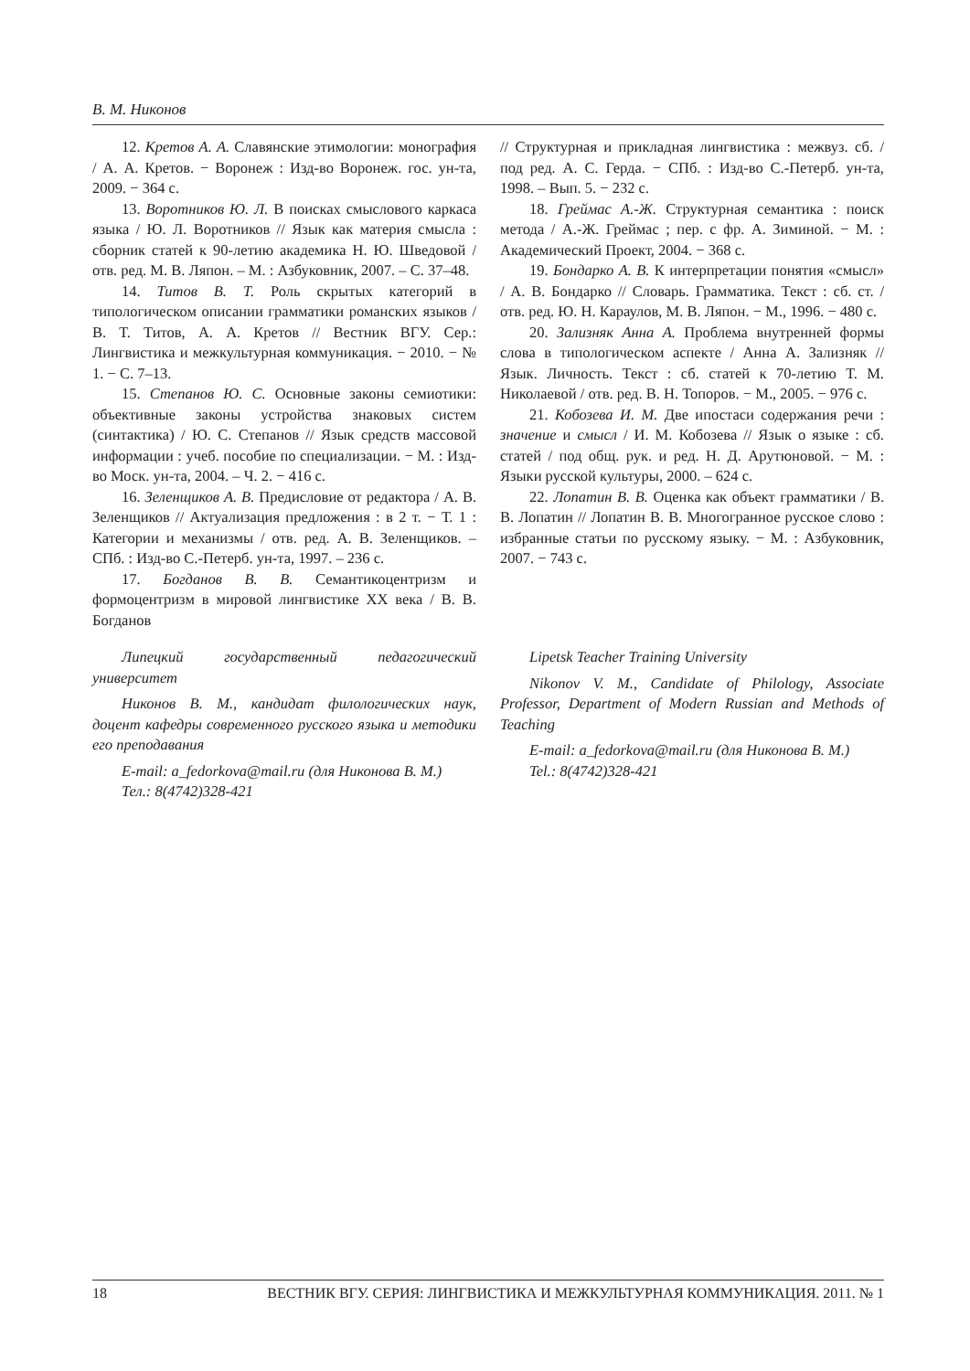В. М. Никонов
12. Кретов А. А. Славянские этимологии: монография / А. А. Кретов. − Воронеж : Изд-во Воронеж. гос. ун-та, 2009. − 364 с.
13. Воротников Ю. Л. В поисках смыслового каркаса языка / Ю. Л. Воротников // Язык как материя смысла : сборник статей к 90-летию академика Н. Ю. Шведовой / отв. ред. М. В. Ляпон. – М. : Азбуковник, 2007. – С. 37–48.
14. Титов В. Т. Роль скрытых категорий в типологическом описании грамматики романских языков / В. Т. Титов, А. А. Кретов // Вестник ВГУ. Сер.: Лингвистика и межкультурная коммуникация. − 2010. − № 1. − С. 7–13.
15. Степанов Ю. С. Основные законы семиотики: объективные законы устройства знаковых систем (синтактика) / Ю. С. Степанов // Язык средств массовой информации : учеб. пособие по специализации. − М. : Изд-во Моск. ун-та, 2004. – Ч. 2. − 416 с.
16. Зеленщиков А. В. Предисловие от редактора / А. В. Зеленщиков // Актуализация предложения : в 2 т. − Т. 1 : Категории и механизмы / отв. ред. А. В. Зеленщиков. – СПб. : Изд-во С.-Петерб. ун-та, 1997. – 236 с.
17. Богданов В. В. Семантикоцентризм и формоцентризм в мировой лингвистике XX века / В. В. Богданов
// Структурная и прикладная лингвистика : межвуз. сб. / под ред. А. С. Герда. − СПб. : Изд-во С.-Петерб. ун-та, 1998. – Вып. 5. − 232 с.
18. Греймас А.-Ж. Структурная семантика : поиск метода / А.-Ж. Греймас ; пер. с фр. А. Зиминой. − М. : Академический Проект, 2004. − 368 с.
19. Бондарко А. В. К интерпретации понятия «смысл» / А. В. Бондарко // Словарь. Грамматика. Текст : сб. ст. / отв. ред. Ю. Н. Караулов, М. В. Ляпон. − М., 1996. − 480 с.
20. Зализняк Анна А. Проблема внутренней формы слова в типологическом аспекте / Анна А. Зализняк // Язык. Личность. Текст : сб. статей к 70-летию Т. М. Николаевой / отв. ред. В. Н. Топоров. − М., 2005. − 976 с.
21. Кобозева И. М. Две ипостаси содержания речи : значение и смысл / И. М. Кобозева // Язык о языке : сб. статей / под общ. рук. и ред. Н. Д. Арутюновой. − М. : Языки русской культуры, 2000. – 624 с.
22. Лопатин В. В. Оценка как объект грамматики / В. В. Лопатин // Лопатин В. В. Многогранное русское слово : избранные статьи по русскому языку. − М. : Азбуковник, 2007. − 743 с.
Липецкий государственный педагогический университет
Никонов В. М., кандидат филологических наук, доцент кафедры современного русского языка и методики его преподавания
E-mail: a_fedorkova@mail.ru (для Никонова В. М.)
Тел.: 8(4742)328-421
Lipetsk Teacher Training University
Nikonov V. M., Candidate of Philology, Associate Professor, Department of Modern Russian and Methods of Teaching
E-mail: a_fedorkova@mail.ru (для Никонова В. М.)
Tel.: 8(4742)328-421
18 ВЕСТНИК ВГУ. СЕРИЯ: ЛИНГВИСТИКА И МЕЖКУЛЬТУРНАЯ КОММУНИКАЦИЯ. 2011. № 1